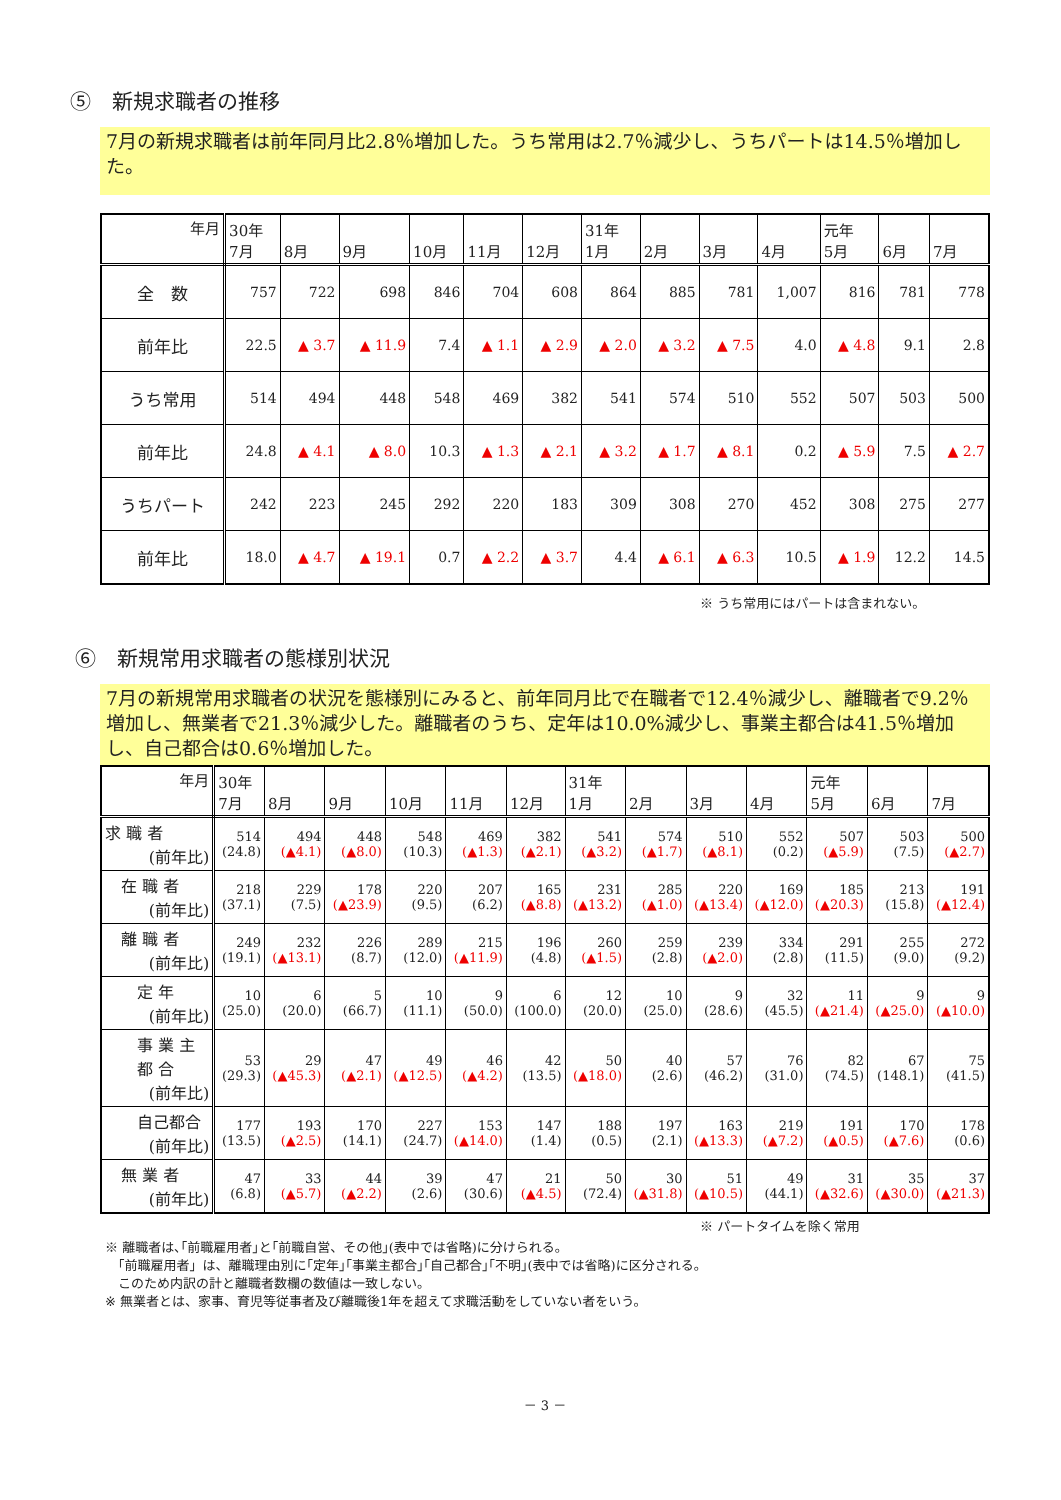⑤　新規求職者の推移
7月の新規求職者は前年同月比2.8％増加した。うち常用は2.7％減少し、うちパートは14.5％増加した。
| 年月 | 30年 7月 | 8月 | 9月 | 10月 | 11月 | 12月 | 31年 1月 | 2月 | 3月 | 4月 | 元年 5月 | 6月 | 7月 |
| --- | --- | --- | --- | --- | --- | --- | --- | --- | --- | --- | --- | --- | --- |
| 全 数 | 757 | 722 | 698 | 846 | 704 | 608 | 864 | 885 | 781 | 1,007 | 816 | 781 | 778 |
| 前年比 | 22.5 | ▲ 3.7 | ▲ 11.9 | 7.4 | ▲ 1.1 | ▲ 2.9 | ▲ 2.0 | ▲ 3.2 | ▲ 7.5 | 4.0 | ▲ 4.8 | 9.1 | 2.8 |
| うち常用 | 514 | 494 | 448 | 548 | 469 | 382 | 541 | 574 | 510 | 552 | 507 | 503 | 500 |
| 前年比 | 24.8 | ▲ 4.1 | ▲ 8.0 | 10.3 | ▲ 1.3 | ▲ 2.1 | ▲ 3.2 | ▲ 1.7 | ▲ 8.1 | 0.2 | ▲ 5.9 | 7.5 | ▲ 2.7 |
| うちパート | 242 | 223 | 245 | 292 | 220 | 183 | 309 | 308 | 270 | 452 | 308 | 275 | 277 |
| 前年比 | 18.0 | ▲ 4.7 | ▲ 19.1 | 0.7 | ▲ 2.2 | ▲ 3.7 | 4.4 | ▲ 6.1 | ▲ 6.3 | 10.5 | ▲ 1.9 | 12.2 | 14.5 |
※ うち常用にはパートは含まれない。
⑥　新規常用求職者の態様別状況
7月の新規常用求職者の状況を態様別にみると、前年同月比で在職者で12.4％減少し、離職者で9.2％増加し、無業者で21.3％減少した。離職者のうち、定年は10.0%減少し、事業主都合は41.5％増加し、自己都合は0.6％増加した。
| 年月 | 30年 7月 | 8月 | 9月 | 10月 | 11月 | 12月 | 31年 1月 | 2月 | 3月 | 4月 | 元年 5月 | 6月 | 7月 |
| --- | --- | --- | --- | --- | --- | --- | --- | --- | --- | --- | --- | --- | --- |
| 求 職 者 (前年比) | 514 (24.8) | 494 (▲4.1) | 448 (▲8.0) | 548 (10.3) | 469 (▲1.3) | 382 (▲2.1) | 541 (▲3.2) | 574 (▲1.7) | 510 (▲8.1) | 552 (0.2) | 507 (▲5.9) | 503 (7.5) | 500 (▲2.7) |
| 在 職 者 (前年比) | 218 (37.1) | 229 (7.5) | 178 (▲23.9) | 220 (9.5) | 207 (6.2) | 165 (▲8.8) | 231 (▲13.2) | 285 (▲1.0) | 220 (▲13.4) | 169 (▲12.0) | 185 (▲20.3) | 213 (15.8) | 191 (▲12.4) |
| 離 職 者 (前年比) | 249 (19.1) | 232 (▲13.1) | 226 (8.7) | 289 (12.0) | 215 (▲11.9) | 196 (4.8) | 260 (▲1.5) | 259 (2.8) | 239 (▲2.0) | 334 (2.8) | 291 (11.5) | 255 (9.0) | 272 (9.2) |
| 定 年 (前年比) | 10 (25.0) | 6 (20.0) | 5 (66.7) | 10 (11.1) | 9 (50.0) | 6 (100.0) | 12 (20.0) | 10 (25.0) | 9 (28.6) | 32 (45.5) | 11 (▲21.4) | 9 (▲25.0) | 9 (▲10.0) |
| 事 業 主 都 合 (前年比) | 53 (29.3) | 29 (▲45.3) | 47 (▲2.1) | 49 (▲12.5) | 46 (▲4.2) | 42 (13.5) | 50 (▲18.0) | 40 (2.6) | 57 (46.2) | 76 (31.0) | 82 (74.5) | 67 (148.1) | 75 (41.5) |
| 自己都合 (前年比) | 177 (13.5) | 193 (▲2.5) | 170 (14.1) | 227 (24.7) | 153 (▲14.0) | 147 (1.4) | 188 (0.5) | 197 (2.1) | 163 (▲13.3) | 219 (▲7.2) | 191 (▲0.5) | 170 (▲7.6) | 178 (0.6) |
| 無 業 者 (前年比) | 47 (6.8) | 33 (▲5.7) | 44 (▲2.2) | 39 (2.6) | 47 (30.6) | 21 (▲4.5) | 50 (72.4) | 30 (▲31.8) | 51 (▲10.5) | 49 (44.1) | 31 (▲32.6) | 35 (▲30.0) | 37 (▲21.3) |
※ パートタイムを除く常用
※ 離職者は､｢前職雇用者｣と｢前職自営、その他｣(表中では省略)に分けられる。
　「前職雇用者」は、離職理由別に｢定年｣｢事業主都合｣｢自己都合｣｢不明｣(表中では省略)に区分される。
　このため内訳の計と離職者数欄の数値は一致しない。
※ 無業者とは、家事、育児等従事者及び離職後1年を超えて求職活動をしていない者をいう。
－ 3 －